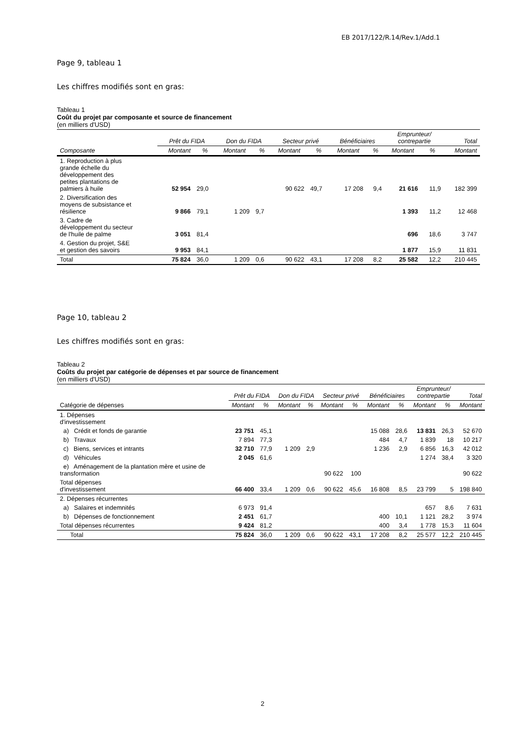EB 2017/122/R.14/Rev.1/Add.1
Page 9, tableau 1
Les chiffres modifiés sont en gras:
Tableau 1
Coût du projet par composante et source de financement
(en milliers d'USD)
| | Prêt du FIDA | | Don du FIDA | | Secteur privé | | Bénéficiaires | | Emprunteur/ contrepartie | | Total |
| --- | --- | --- | --- | --- | --- | --- | --- | --- | --- | --- | --- |
| Composante | Montant | % | Montant | % | Montant | % | Montant | % | Montant | % | Montant |
| 1. Reproduction à plus grande échelle du développement des petites plantations de palmiers à huile | 52 954 | 29,0 | | | 90 622 | 49,7 | 17 208 | 9,4 | 21 616 | 11,9 | 182 399 |
| 2. Diversification des moyens de subsistance et résilience | 9 866 | 79,1 | 1 209 | 9,7 | | | | | 1 393 | 11,2 | 12 468 |
| 3. Cadre de développement du secteur de l'huile de palme | 3 051 | 81,4 | | | | | | | 696 | 18,6 | 3 747 |
| 4. Gestion du projet, S&E et gestion des savoirs | 9 953 | 84,1 | | | | | | | 1 877 | 15,9 | 11 831 |
| Total | 75 824 | 36,0 | 1 209 | 0,6 | 90 622 | 43,1 | 17 208 | 8,2 | 25 582 | 12,2 | 210 445 |
Page 10, tableau 2
Les chiffres modifiés sont en gras:
Tableau 2
Coûts du projet par catégorie de dépenses et par source de financement
(en milliers d'USD)
| | Prêt du FIDA | | Don du FIDA | | Secteur privé | | Bénéficiaires | | Emprunteur/ contrepartie | | Total |
| --- | --- | --- | --- | --- | --- | --- | --- | --- | --- | --- | --- |
| Catégorie de dépenses | Montant | % | Montant | % | Montant | % | Montant | % | Montant | % | Montant |
| 1. Dépenses d'investissement | | | | | | | | | | | |
| a) Crédit et fonds de garantie | 23 751 | 45,1 | | | | | 15 088 | 28,6 | 13 831 | 26,3 | 52 670 |
| b) Travaux | 7 894 | 77,3 | | | | | 484 | 4,7 | 1 839 | 18 | 10 217 |
| c) Biens, services et intrants | 32 710 | 77,9 | 1 209 | 2,9 | | | 1 236 | 2,9 | 6 856 | 16,3 | 42 012 |
| d) Véhicules | 2 045 | 61,6 | | | | | | | 1 274 | 38,4 | 3 320 |
| e) Aménagement de la plantation mère et usine de transformation | | | | | 90 622 | 100 | | | | | 90 622 |
| Total dépenses d'investissement | 66 400 | 33,4 | 1 209 | 0,6 | 90 622 | 45,6 | 16 808 | 8,5 | 23 799 | 5 | 198 840 |
| 2. Dépenses récurrentes | | | | | | | | | | | |
| a) Salaires et indemnités | 6 973 | 91,4 | | | | | | | 657 | 8,6 | 7 631 |
| b) Dépenses de fonctionnement | 2 451 | 61,7 | | | | | 400 | 10,1 | 1 121 | 28,2 | 3 974 |
| Total dépenses récurrentes | 9 424 | 81,2 | | | | | 400 | 3,4 | 1 778 | 15,3 | 11 604 |
| Total | 75 824 | 36,0 | 1 209 | 0,6 | 90 622 | 43,1 | 17 208 | 8,2 | 25 577 | 12,2 | 210 445 |
2